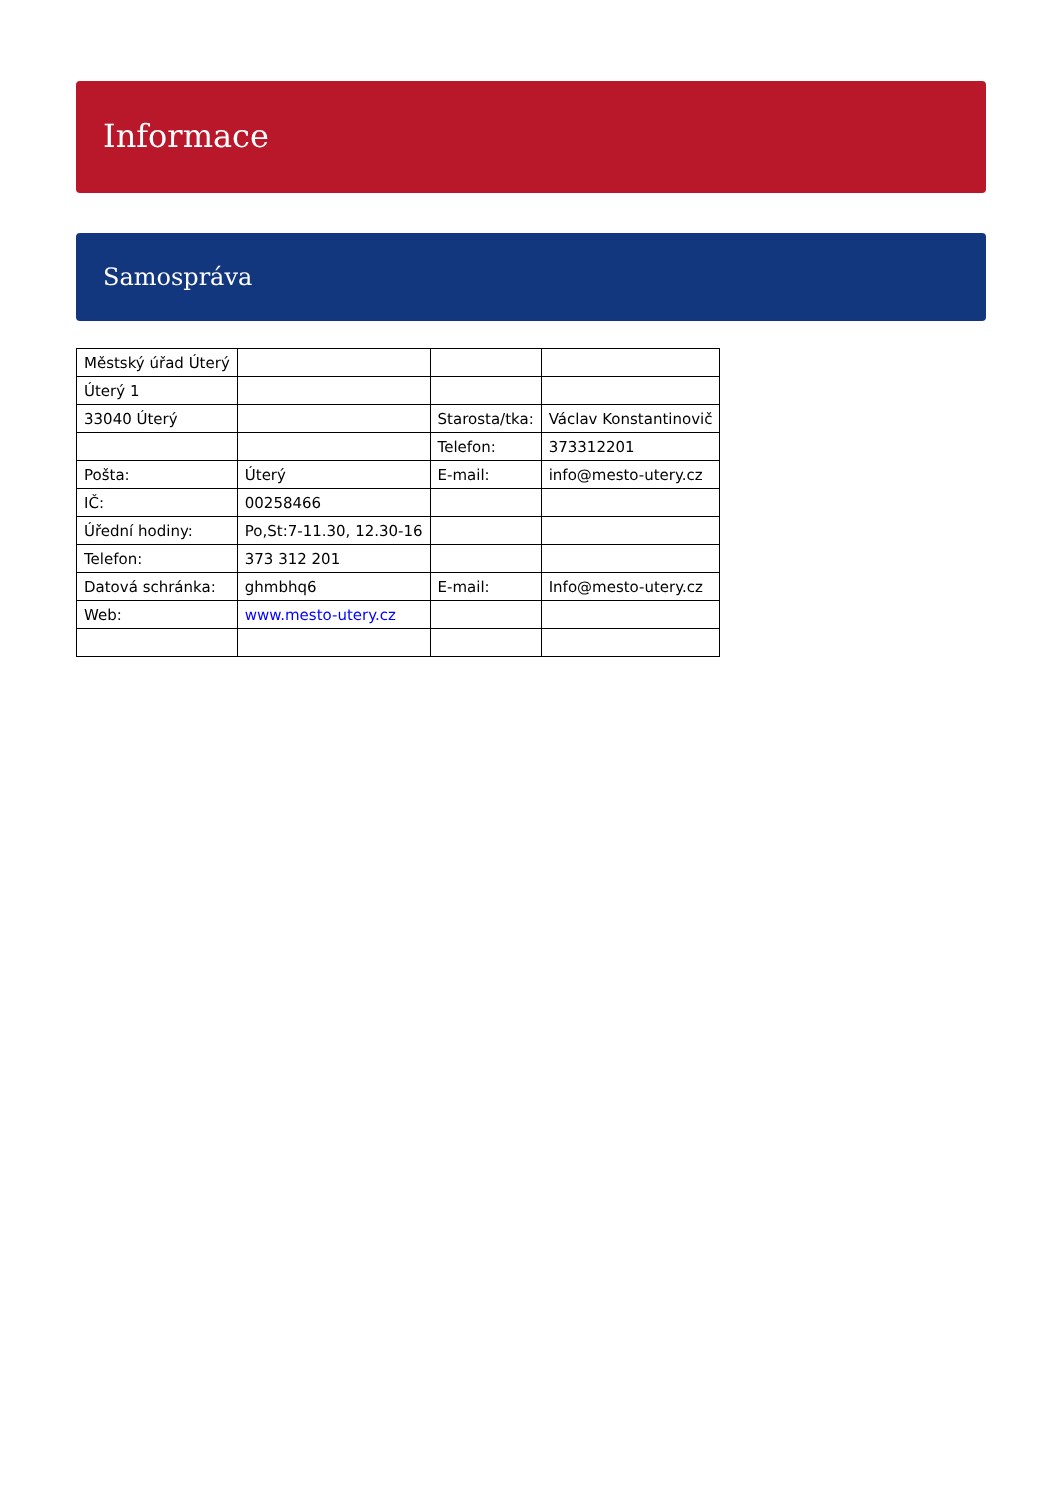Informace
Samospráva
| Městský úřad Úterý | | | |
| Úterý 1 | | | |
| 33040 Úterý | | Starosta/tka: | Václav Konstantinovič |
| | | Telefon: | 373312201 |
| Pošta: | Úterý | E-mail: | info@mesto-utery.cz |
| IČ: | 00258466 | | |
| Úřední hodiny: | Po,St:7-11.30, 12.30-16 | | |
| Telefon: | 373 312 201 | | |
| Datová schránka: | ghmbhq6 | E-mail: | Info@mesto-utery.cz |
| Web: | www.mesto-utery.cz | | |